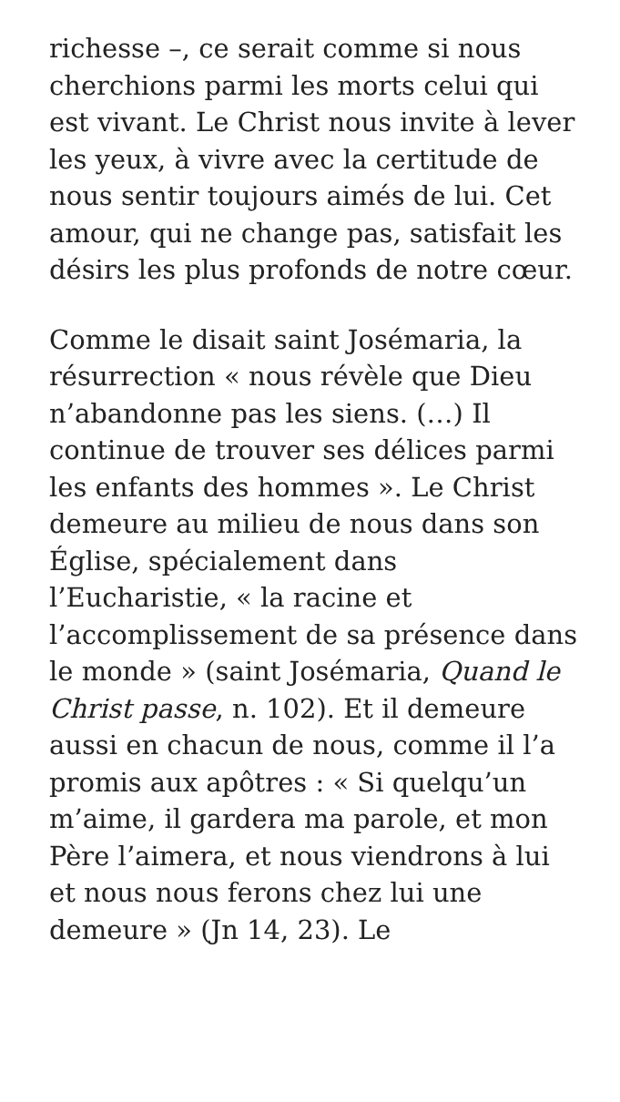richesse –, ce serait comme si nous cherchions parmi les morts celui qui est vivant. Le Christ nous invite à lever les yeux, à vivre avec la certitude de nous sentir toujours aimés de lui. Cet amour, qui ne change pas, satisfait les désirs les plus profonds de notre cœur.
Comme le disait saint Josémaria, la résurrection « nous révèle que Dieu n’abandonne pas les siens. (…) Il continue de trouver ses délices parmi les enfants des hommes ». Le Christ demeure au milieu de nous dans son Église, spécialement dans l’Eucharistie, « la racine et l’accomplissement de sa présence dans le monde » (saint Josémaria, Quand le Christ passe, n. 102). Et il demeure aussi en chacun de nous, comme il l’a promis aux apôtres : « Si quelqu’un m’aime, il gardera ma parole, et mon Père l’aimera, et nous viendrons à lui et nous nous ferons chez lui une demeure » (Jn 14, 23). Le